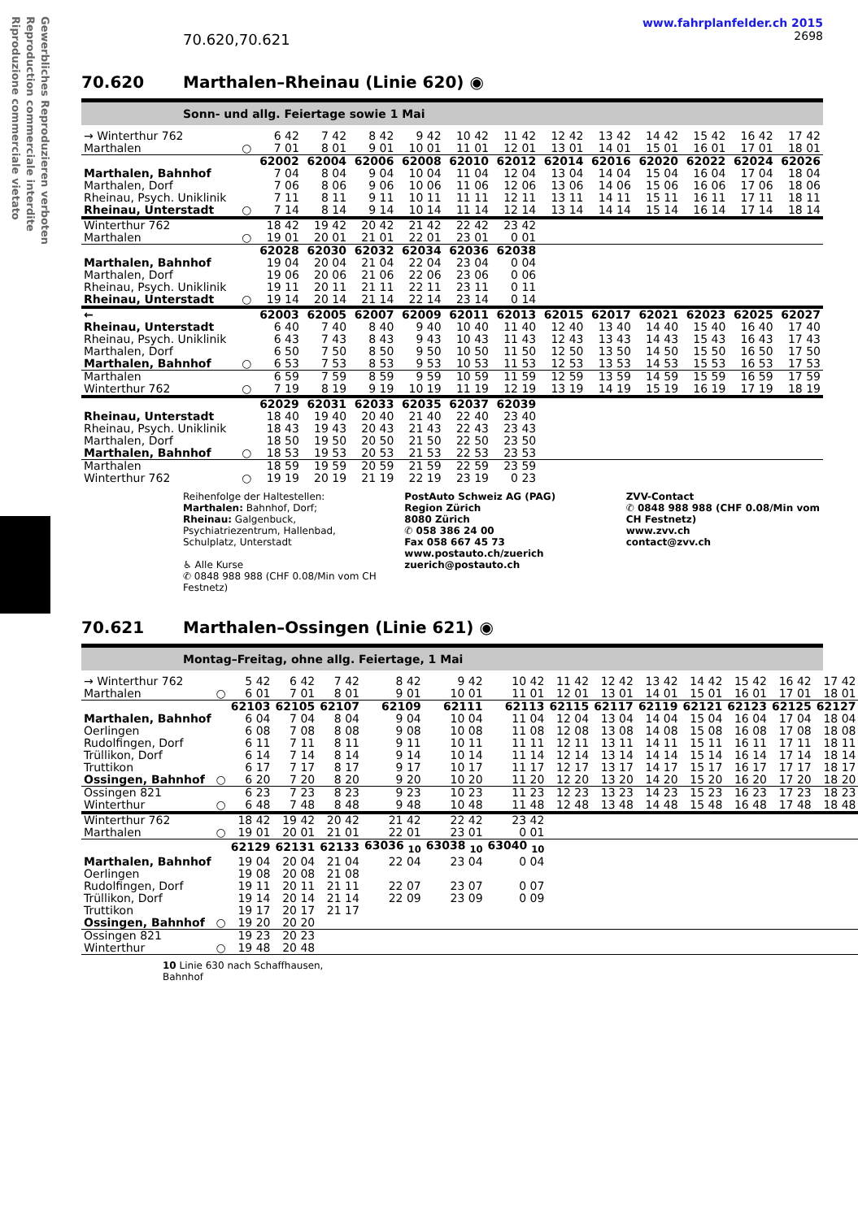Gewerbliches Reproduzieren verboten
Reproduction commerciale interdite
Riproduzione commerciale vietato
70.620,70.621
www.fahrplanfelder.ch 2015
2698
70.620 Marthalen–Rheinau (Linie 620) ◉
Sonn- und allg. Feiertage sowie 1 Mai
| → Winterthur 762 | | 6 42 | 7 42 | 8 42 | 9 42 | 10 42 | 11 42 | 12 42 | 13 42 | 14 42 | 15 42 | 16 42 | 17 42 |
| Marthalen | ○ | 7 01 | 8 01 | 9 01 | 10 01 | 11 01 | 12 01 | 13 01 | 14 01 | 15 01 | 16 01 | 17 01 | 18 01 |
| | | 62002 | 62004 | 62006 | 62008 | 62010 | 62012 | 62014 | 62016 | 62020 | 62022 | 62024 | 62026 |
| Marthalen, Bahnhof | | 7 04 | 8 04 | 9 04 | 10 04 | 11 04 | 12 04 | 13 04 | 14 04 | 15 04 | 16 04 | 17 04 | 18 04 |
| Marthalen, Dorf | | 7 06 | 8 06 | 9 06 | 10 06 | 11 06 | 12 06 | 13 06 | 14 06 | 15 06 | 16 06 | 17 06 | 18 06 |
| Rheinau, Psych. Uniklinik | | 7 11 | 8 11 | 9 11 | 10 11 | 11 11 | 12 11 | 13 11 | 14 11 | 15 11 | 16 11 | 17 11 | 18 11 |
| Rheinau, Unterstadt | ○ | 7 14 | 8 14 | 9 14 | 10 14 | 11 14 | 12 14 | 13 14 | 14 14 | 15 14 | 16 14 | 17 14 | 18 14 |
| Winterthur 762 | | 18 42 | 19 42 | 20 42 | 21 42 | 22 42 | 23 42 | | | | | | |
| Marthalen | ○ | 19 01 | 20 01 | 21 01 | 22 01 | 23 01 | 0 01 | | | | | | |
| | | 62028 | 62030 | 62032 | 62034 | 62036 | 62038 | | | | | | |
| Marthalen, Bahnhof | | 19 04 | 20 04 | 21 04 | 22 04 | 23 04 | 0 04 | | | | | | |
| Marthalen, Dorf | | 19 06 | 20 06 | 21 06 | 22 06 | 23 06 | 0 06 | | | | | | |
| Rheinau, Psych. Uniklinik | | 19 11 | 20 11 | 21 11 | 22 11 | 23 11 | 0 11 | | | | | | |
| Rheinau, Unterstadt | ○ | 19 14 | 20 14 | 21 14 | 22 14 | 23 14 | 0 14 | | | | | | |
| ← | | 62003 | 62005 | 62007 | 62009 | 62011 | 62013 | 62015 | 62017 | 62021 | 62023 | 62025 | 62027 |
| Rheinau, Unterstadt | | 6 40 | 7 40 | 8 40 | 9 40 | 10 40 | 11 40 | 12 40 | 13 40 | 14 40 | 15 40 | 16 40 | 17 40 |
| Rheinau, Psych. Uniklinik | | 6 43 | 7 43 | 8 43 | 9 43 | 10 43 | 11 43 | 12 43 | 13 43 | 14 43 | 15 43 | 16 43 | 17 43 |
| Marthalen, Dorf | | 6 50 | 7 50 | 8 50 | 9 50 | 10 50 | 11 50 | 12 50 | 13 50 | 14 50 | 15 50 | 16 50 | 17 50 |
| Marthalen, Bahnhof | ○ | 6 53 | 7 53 | 8 53 | 9 53 | 10 53 | 11 53 | 12 53 | 13 53 | 14 53 | 15 53 | 16 53 | 17 53 |
| Marthalen | | 6 59 | 7 59 | 8 59 | 9 59 | 10 59 | 11 59 | 12 59 | 13 59 | 14 59 | 15 59 | 16 59 | 17 59 |
| Winterthur 762 | ○ | 7 19 | 8 19 | 9 19 | 10 19 | 11 19 | 12 19 | 13 19 | 14 19 | 15 19 | 16 19 | 17 19 | 18 19 |
| | | 62029 | 62031 | 62033 | 62035 | 62037 | 62039 | | | | | | |
| Rheinau, Unterstadt | | 18 40 | 19 40 | 20 40 | 21 40 | 22 40 | 23 40 | | | | | | |
| Rheinau, Psych. Uniklinik | | 18 43 | 19 43 | 20 43 | 21 43 | 22 43 | 23 43 | | | | | | |
| Marthalen, Dorf | | 18 50 | 19 50 | 20 50 | 21 50 | 22 50 | 23 50 | | | | | | |
| Marthalen, Bahnhof | ○ | 18 53 | 19 53 | 20 53 | 21 53 | 22 53 | 23 53 | | | | | | |
| Marthalen | | 18 59 | 19 59 | 20 59 | 21 59 | 22 59 | 23 59 | | | | | | |
| Winterthur 762 | ○ | 19 19 | 20 19 | 21 19 | 22 19 | 23 19 | 0 23 | | | | | | |
Reihenfolge der Haltestellen:
Marthalen: Bahnhof, Dorf;
Rheinau: Galgenbuck, Psychiatriezentrum, Hallenbad, Schulplatz, Unterstadt
♿ Alle Kurse
✆ 0848 988 988 (CHF 0.08/Min vom CH Festnetz)
PostAuto Schweiz AG (PAG)
Region Zürich
8080 Zürich
✆ 058 386 24 00
Fax 058 667 45 73
www.postauto.ch/zuerich
zuerich@postauto.ch
ZVV-Contact
✆ 0848 988 988 (CHF 0.08/Min vom CH Festnetz)
www.zvv.ch
contact@zvv.ch
70.621 Marthalen–Ossingen (Linie 621) ◉
Montag–Freitag, ohne allg. Feiertage, 1 Mai
| → Winterthur 762 | | 5 42 | 6 42 | 7 42 | 8 42 | 9 42 | 10 42 | 11 42 | 12 42 | 13 42 | 14 42 | 15 42 | 16 42 | 17 42 |
| Marthalen | ○ | 6 01 | 7 01 | 8 01 | 9 01 | 10 01 | 11 01 | 12 01 | 13 01 | 14 01 | 15 01 | 16 01 | 17 01 | 18 01 |
| | | 62103 | 62105 | 62107 | 62109 | 62111 | 62113 | 62115 | 62117 | 62119 | 62121 | 62123 | 62125 | 62127 |
| Marthalen, Bahnhof | | 6 04 | 7 04 | 8 04 | 9 04 | 10 04 | 11 04 | 12 04 | 13 04 | 14 04 | 15 04 | 16 04 | 17 04 | 18 04 |
| Oerlingen | | 6 08 | 7 08 | 8 08 | 9 08 | 10 08 | 11 08 | 12 08 | 13 08 | 14 08 | 15 08 | 16 08 | 17 08 | 18 08 |
| Rudolfingen, Dorf | | 6 11 | 7 11 | 8 11 | 9 11 | 10 11 | 11 11 | 12 11 | 13 11 | 14 11 | 15 11 | 16 11 | 17 11 | 18 11 |
| Trüllikon, Dorf | | 6 14 | 7 14 | 8 14 | 9 14 | 10 14 | 11 14 | 12 14 | 13 14 | 14 14 | 15 14 | 16 14 | 17 14 | 18 14 |
| Truttikon | | 6 17 | 7 17 | 8 17 | 9 17 | 10 17 | 11 17 | 12 17 | 13 17 | 14 17 | 15 17 | 16 17 | 17 17 | 18 17 |
| Ossingen, Bahnhof | ○ | 6 20 | 7 20 | 8 20 | 9 20 | 10 20 | 11 20 | 12 20 | 13 20 | 14 20 | 15 20 | 16 20 | 17 20 | 18 20 |
| Ossingen 821 | | 6 23 | 7 23 | 8 23 | 9 23 | 10 23 | 11 23 | 12 23 | 13 23 | 14 23 | 15 23 | 16 23 | 17 23 | 18 23 |
| Winterthur | ○ | 6 48 | 7 48 | 8 48 | 9 48 | 10 48 | 11 48 | 12 48 | 13 48 | 14 48 | 15 48 | 16 48 | 17 48 | 18 48 |
| Winterthur 762 | | 18 42 | 19 42 | 20 42 | 21 42 | 22 42 | 23 42 | | | | | | | |
| Marthalen | ○ | 19 01 | 20 01 | 21 01 | 22 01 | 23 01 | 0 01 | | | | | | | |
| | | 62129 | 62131 | 62133 | 63036 <sub>10</sub> | 63038 <sub>10</sub> | 63040 <sub>10</sub> | | | | | | | |
| Marthalen, Bahnhof | | 19 04 | 20 04 | 21 04 | 22 04 | 23 04 | 0 04 | | | | | | | |
| Oerlingen | | 19 08 | 20 08 | 21 08 | | | | | | | | | | |
| Rudolfingen, Dorf | | 19 11 | 20 11 | 21 11 | 22 07 | 23 07 | 0 07 | | | | | | | |
| Trüllikon, Dorf | | 19 14 | 20 14 | 21 14 | 22 09 | 23 09 | 0 09 | | | | | | | |
| Truttikon | | 19 17 | 20 17 | 21 17 | | | | | | | | | | |
| Ossingen, Bahnhof | ○ | 19 20 | 20 20 | | | | | | | | | | | |
| Ossingen 821 | | 19 23 | 20 23 | | | | | | | | | | | |
| Winterthur | ○ | 19 48 | 20 48 | | | | | | | | | | | |
10 Linie 630 nach Schaffhausen,
Bahnhof